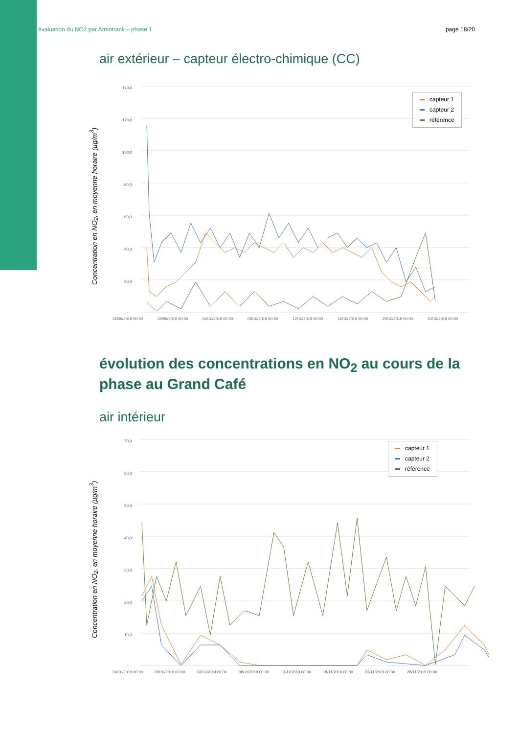évaluation du NO2 par Atmotrack – phase 1 page 18/20
air extérieur – capteur électro-chimique (CC)
Concentration en NO<sub>2</sub>, en moyenne horaire (µg/m<sup>3</sup>)
140,0
120,0
100,0
80,0
60,0
40,0
20,0
-
26/09/2019 00:00
30/09/2019 00:00
04/10/2019 00:00
08/10/2019 00:00
12/10/2019 00:00
16/10/2019 00:00
20/10/2019 00:00
24/10/2019 00:00
capteur 1
capteur 2
référence
évolution des concentrations en NO<sub>2</sub> au cours de la phase au Grand Café
air intérieur
Concentration en NO<sub>2</sub>, en moyenne horaire (µg/m<sup>3</sup>)
70,0
60,0
50,0
40,0
30,0
20,0
10,0
-
24/10/2019 00:00
29/10/2019 00:00
03/11/2019 00:00
08/11/2019 00:00
13/11/2019 00:00
18/11/2019 00:00
23/11/2019 00:00
28/11/2019 00:00
capteur 1
capteur 2
référence